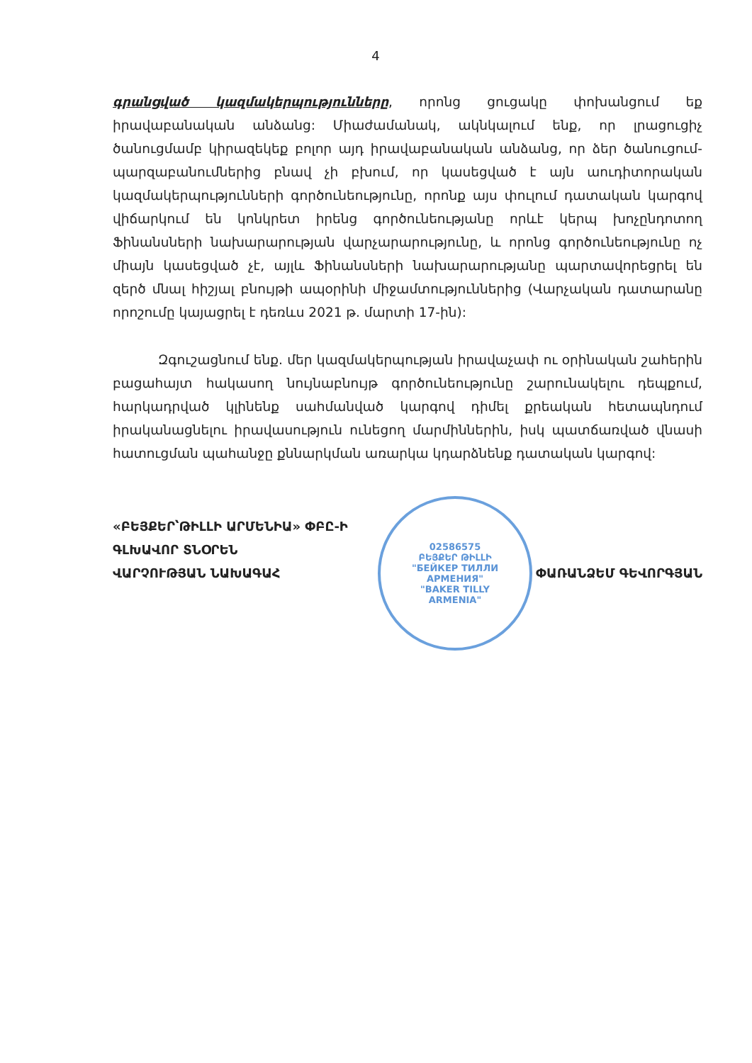4
գրանցված կազմակերպությունները, որոնց ցուցակը փոխանցում եք իրավաբանական անձանց: Միաժամանակ, ակնկալում ենք, որ լրացուցիչ ծանուցմամբ կիրազեկեք բոլոր այդ իրավաբանական անձանց, որ ձեր ծանուցում-պարզաբանումներից բնավ չի բխում, որ կասեցված է այն աուդիտորական կազմակերպությունների գործունեությունը, որոնք այս փուլում դատական կարգով վիճարկում են կոնկրետ իրենց գործունեությանը որևէ կերպ խոչընդոտող Ֆինանսների նախարարության վարչարարությունը, և որոնց գործունեությունը ոչ միայն կասեցված չէ, այլև Ֆինանսների նախարարությանը պարտավորեցրել են զերծ մնալ հիշյալ բնույթի ապօրինի միջամտություններից (Վարչական դատարանը որոշումը կայացրել է դեռևս 2021 թ. մարտի 17-ին):
Զգուշացնում ենք. մեր կազմակերպության իրավաչափ ու օրինական շահերին բացահայտ հակասող նույնաբնույթ գործունեությունը շարունակելու դեպքում, հարկադրված կլինենք սահմանված կարգով դիմել քրեական հետապնդում իրականացնելու իրավասություն ունեցող մարմիններին, իսկ պատճառված վնասի հատուցման պահանջը քննարկման առարկա կդարձնենք դատական կարգով:
«ԲԵՅՔԵՐ՝ԹԻԼԼԻ ԱՐՄԵՆԻԱ» ՓԲԸ-Ի
ԳԼԽԱՎՈՐ ՏՆՕՐԵՆ
ՎԱՐՉՈՒԹՅԱՆ ՆԱԽԱԳԱՀ ՓԱՌԱՆՁԵՄ ԳԵՎՈՐԳՅԱՆ
02586575
ԲԵՅՔԵՐ ԹԻԼԼԻ
"БЕЙКЕР ТИЛЛИ
АРМЕНИЯ"
"BAKER TILLY
ARMENIA"